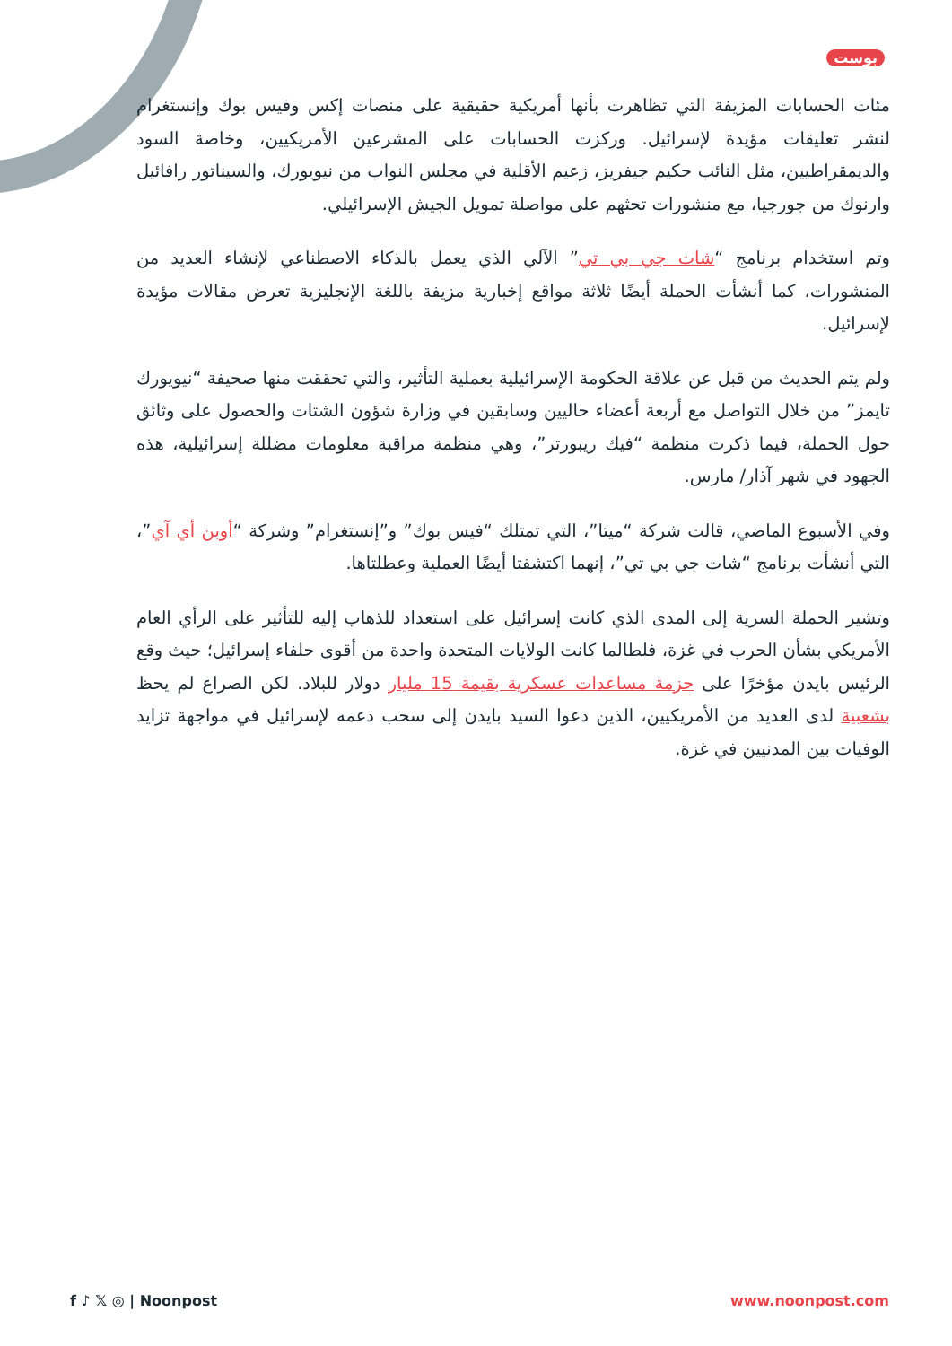بوست
مئات الحسابات المزيفة التي تظاهرت بأنها أمريكية حقيقية على منصات إكس وفيس بوك وإنستغرام لنشر تعليقات مؤيدة لإسرائيل. وركزت الحسابات على المشرعين الأمريكيين، وخاصة السود والديمقراطيين، مثل النائب حكيم جيفريز، زعيم الأقلية في مجلس النواب من نيويورك، والسيناتور رافائيل وارنوك من جورجيا، مع منشورات تحثهم على مواصلة تمويل الجيش الإسرائيلي.
وتم استخدام برنامج “شات جي بي تي” الآلي الذي يعمل بالذكاء الاصطناعي لإنشاء العديد من المنشورات، كما أنشأت الحملة أيضًا ثلاثة مواقع إخبارية مزيفة باللغة الإنجليزية تعرض مقالات مؤيدة لإسرائيل.
ولم يتم الحديث من قبل عن علاقة الحكومة الإسرائيلية بعملية التأثير، والتي تحققت منها صحيفة “نيويورك تايمز” من خلال التواصل مع أربعة أعضاء حاليين وسابقين في وزارة شؤون الشتات والحصول على وثائق حول الحملة، فيما ذكرت منظمة “فيك ريبورتر”، وهي منظمة مراقبة معلومات مضللة إسرائيلية، هذه الجهود في شهر آذار/ مارس.
وفي الأسبوع الماضي، قالت شركة “ميتا”، التي تمتلك “فيس بوك” و”إنستغرام” وشركة “أوبن أي آي”، التي أنشأت برنامج “شات جي بي تي”، إنهما اكتشفتا أيضًا العملية وعطلتاها.
وتشير الحملة السرية إلى المدى الذي كانت إسرائيل على استعداد للذهاب إليه للتأثير على الرأي العام الأمريكي بشأن الحرب في غزة، فلطالما كانت الولايات المتحدة واحدة من أقوى حلفاء إسرائيل؛ حيث وقع الرئيس بايدن مؤخرًا على حزمة مساعدات عسكرية بقيمة 15 مليار دولار للبلاد. لكن الصراع لم يحظ بشعبية لدى العديد من الأمريكيين، الذين دعوا السيد بايدن إلى سحب دعمه لإسرائيل في مواجهة تزايد الوفيات بين المدنيين في غزة.
f ♪ 𝕏 ◎ | Noonpost www.noonpost.com